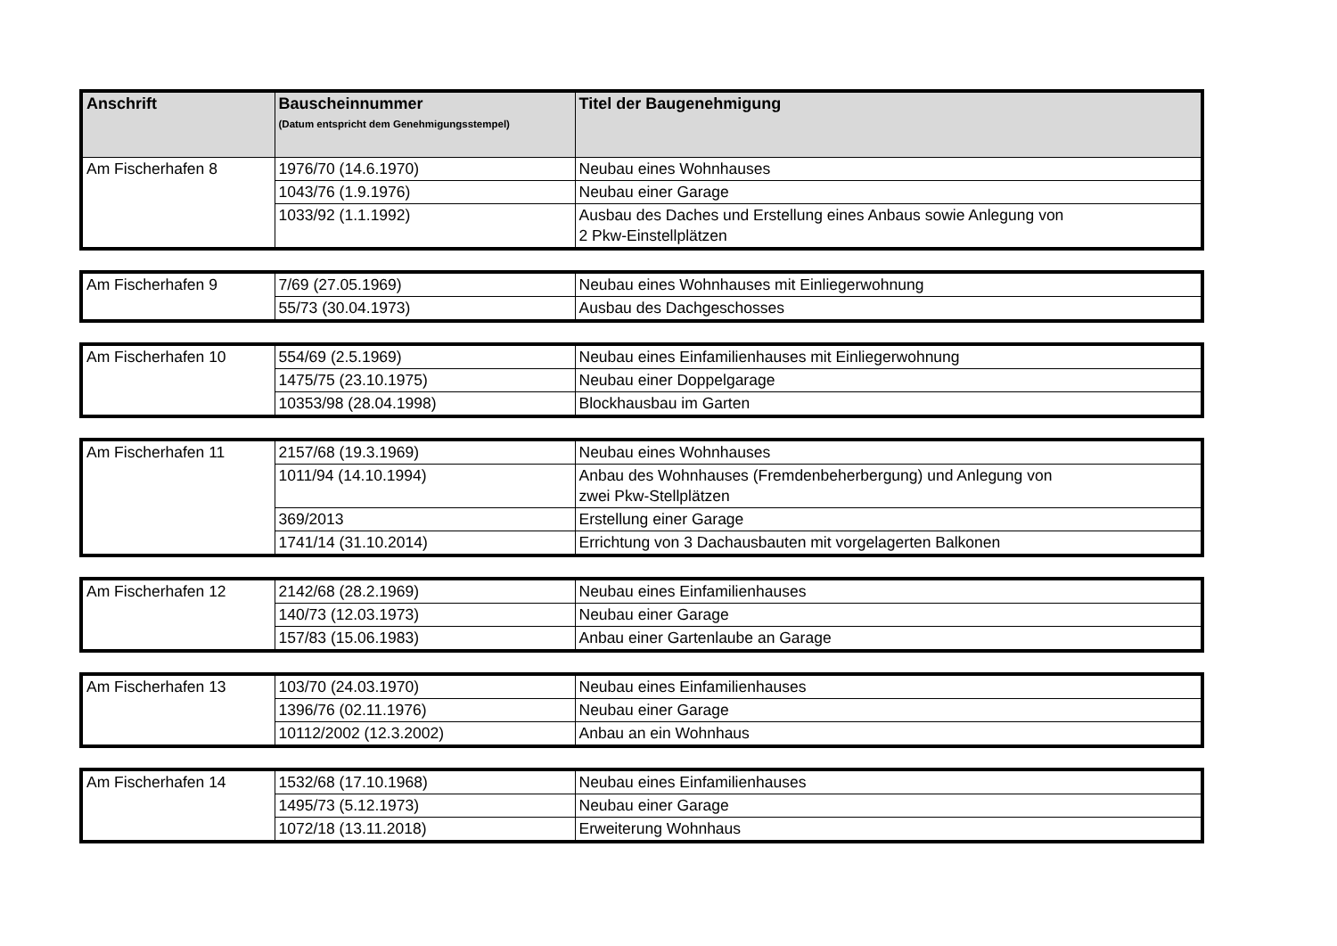| Anschrift | Bauscheinnummer (Datum entspricht dem Genehmigungsstempel) | Titel der Baugenehmigung |
| --- | --- | --- |
| Am Fischerhafen 8 | 1976/70 (14.6.1970) | Neubau eines Wohnhauses |
| | 1043/76 (1.9.1976) | Neubau einer Garage |
| | 1033/92 (1.1.1992) | Ausbau des Daches und Erstellung eines Anbaus sowie Anlegung von 2 Pkw-Einstellplätzen |
| Am Fischerhafen 9 | 7/69 (27.05.1969) | Neubau eines Wohnhauses mit Einliegerwohnung |
| | 55/73 (30.04.1973) | Ausbau des Dachgeschosses |
| Am Fischerhafen 10 | 554/69 (2.5.1969) | Neubau eines Einfamilienhauses mit Einliegerwohnung |
| | 1475/75 (23.10.1975) | Neubau einer Doppelgarage |
| | 10353/98 (28.04.1998) | Blockhausbau im Garten |
| Am Fischerhafen 11 | 2157/68 (19.3.1969) | Neubau eines Wohnhauses |
| | 1011/94 (14.10.1994) | Anbau des Wohnhauses (Fremdenbeherbergung) und Anlegung von zwei Pkw-Stellplätzen |
| | 369/2013 | Erstellung einer Garage |
| | 1741/14 (31.10.2014) | Errichtung von 3 Dachausbauten mit vorgelagerten Balkonen |
| Am Fischerhafen 12 | 2142/68 (28.2.1969) | Neubau eines Einfamilienhauses |
| | 140/73 (12.03.1973) | Neubau einer Garage |
| | 157/83 (15.06.1983) | Anbau einer Gartenlaube an Garage |
| Am Fischerhafen 13 | 103/70 (24.03.1970) | Neubau eines Einfamilienhauses |
| | 1396/76 (02.11.1976) | Neubau einer Garage |
| | 10112/2002 (12.3.2002) | Anbau an ein Wohnhaus |
| Am Fischerhafen 14 | 1532/68 (17.10.1968) | Neubau eines Einfamilienhauses |
| | 1495/73 (5.12.1973) | Neubau einer Garage |
| | 1072/18 (13.11.2018) | Erweiterung Wohnhaus |